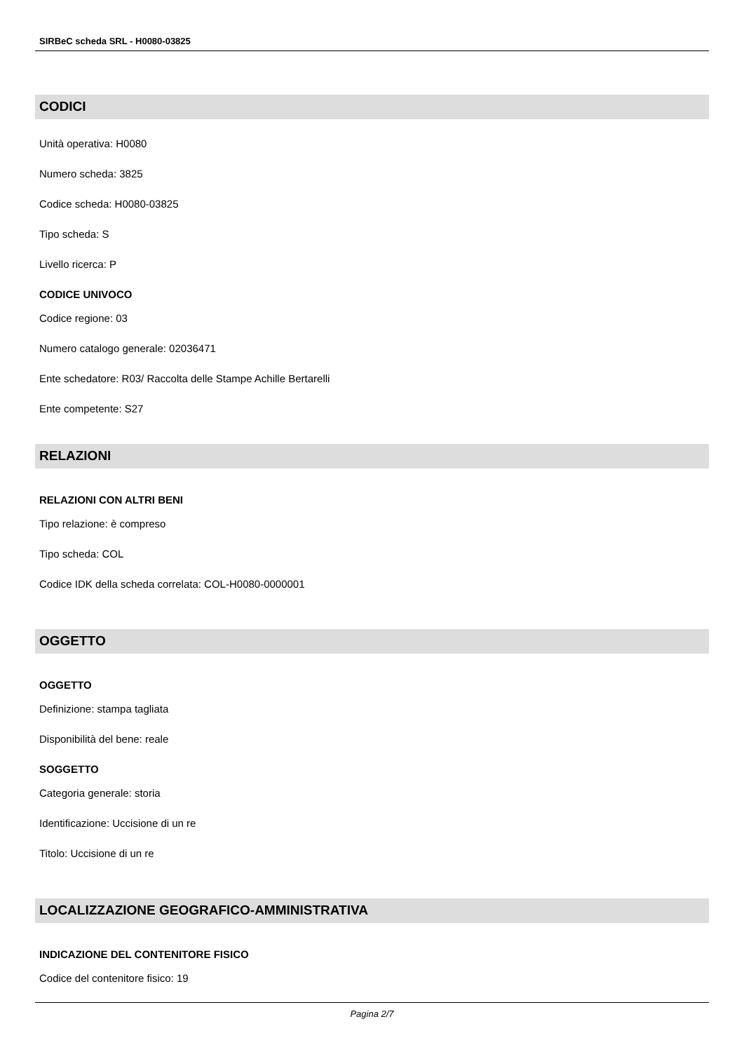SIRBeC scheda SRL - H0080-03825
CODICI
Unità operativa: H0080
Numero scheda: 3825
Codice scheda: H0080-03825
Tipo scheda: S
Livello ricerca: P
CODICE UNIVOCO
Codice regione: 03
Numero catalogo generale: 02036471
Ente schedatore: R03/ Raccolta delle Stampe Achille Bertarelli
Ente competente: S27
RELAZIONI
RELAZIONI CON ALTRI BENI
Tipo relazione: è compreso
Tipo scheda: COL
Codice IDK della scheda correlata: COL-H0080-0000001
OGGETTO
OGGETTO
Definizione: stampa tagliata
Disponibilità del bene: reale
SOGGETTO
Categoria generale: storia
Identificazione: Uccisione di un re
Titolo: Uccisione di un re
LOCALIZZAZIONE GEOGRAFICO-AMMINISTRATIVA
INDICAZIONE DEL CONTENITORE FISICO
Codice del contenitore fisico: 19
Pagina 2/7